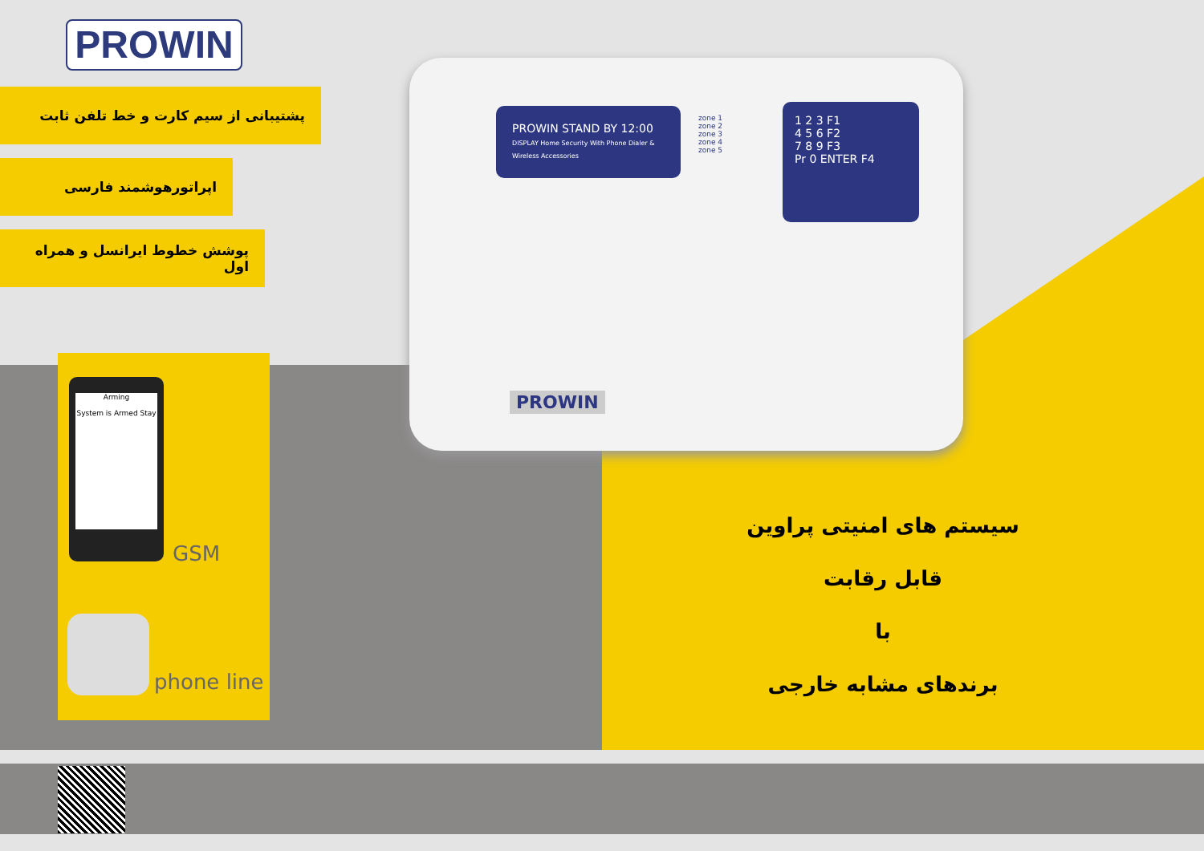PROWIN
پشتیبانی از سیم کارت و خط تلفن ثابت
اپراتورهوشمند فارسی
پوشش خطوط ایرانسل و همراه اول
PROWIN STAND BY 12:00
DISPLAY Home Security With Phone Dialer & Wireless Accessories
zone 1
zone 2
zone 3
zone 4
zone 5
1 2 3 F1
4 5 6 F2
7 8 9 F3
Pr 0 ENTER F4
PROWIN
Arming
System is Armed Stay
GSM
phone line
سیستم های امنیتی پراوین
قابل رقابت
با
برندهای مشابه خارجی